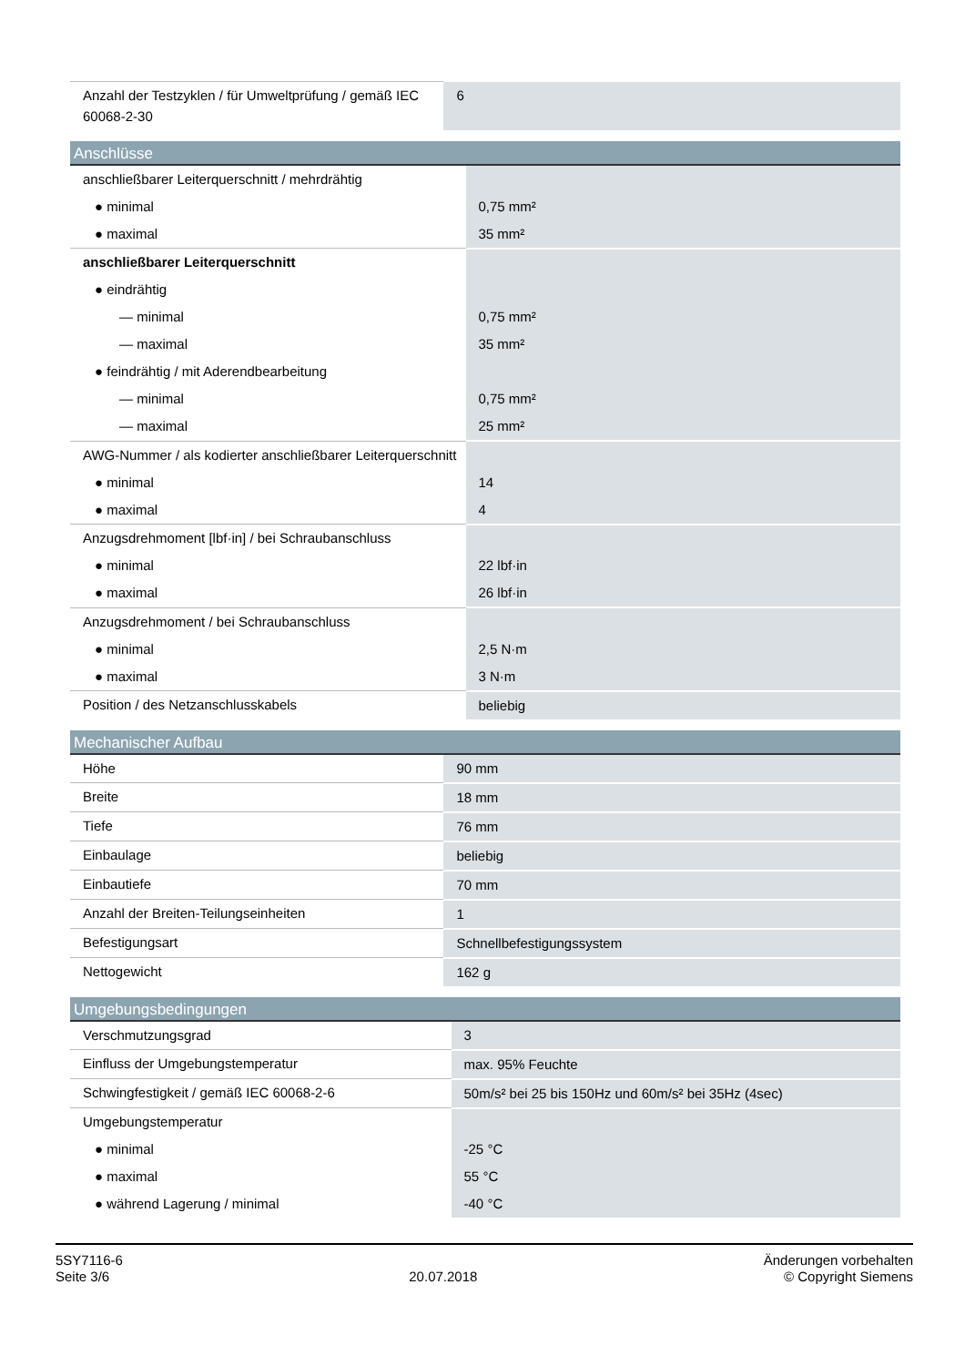| Anzahl der Testzyklen / für Umweltprüfung / gemäß IEC 60068-2-30 | 6 |
Anschlüsse
| anschließbarer Leiterquerschnitt / mehrdrähtig | |
| ● minimal | 0,75 mm² |
| ● maximal | 35 mm² |
| anschließbarer Leiterquerschnitt | |
| ● eindrähtig | |
| — minimal | 0,75 mm² |
| — maximal | 35 mm² |
| ● feindrähtig / mit Aderendbearbeitung | |
| — minimal | 0,75 mm² |
| — maximal | 25 mm² |
| AWG-Nummer / als kodierter anschließbarer Leiterquerschnitt | |
| ● minimal | 14 |
| ● maximal | 4 |
| Anzugsdrehmoment [lbf·in] / bei Schraubanschluss | |
| ● minimal | 22 lbf·in |
| ● maximal | 26 lbf·in |
| Anzugsdrehmoment / bei Schraubanschluss | |
| ● minimal | 2,5 N·m |
| ● maximal | 3 N·m |
| Position / des Netzanschlusskabels | beliebig |
Mechanischer Aufbau
| Höhe | 90 mm |
| Breite | 18 mm |
| Tiefe | 76 mm |
| Einbaulage | beliebig |
| Einbautiefe | 70 mm |
| Anzahl der Breiten-Teilungseinheiten | 1 |
| Befestigungsart | Schnellbefestigungssystem |
| Nettogewicht | 162 g |
Umgebungsbedingungen
| Verschmutzungsgrad | 3 |
| Einfluss der Umgebungstemperatur | max. 95% Feuchte |
| Schwingfestigkeit / gemäß IEC 60068-2-6 | 50m/s² bei 25 bis 150Hz und 60m/s² bei 35Hz (4sec) |
| Umgebungstemperatur | |
| ● minimal | -25 °C |
| ● maximal | 55 °C |
| ● während Lagerung / minimal | -40 °C |
5SY7116-6
Seite 3/6
20.07.2018
Änderungen vorbehalten
© Copyright Siemens